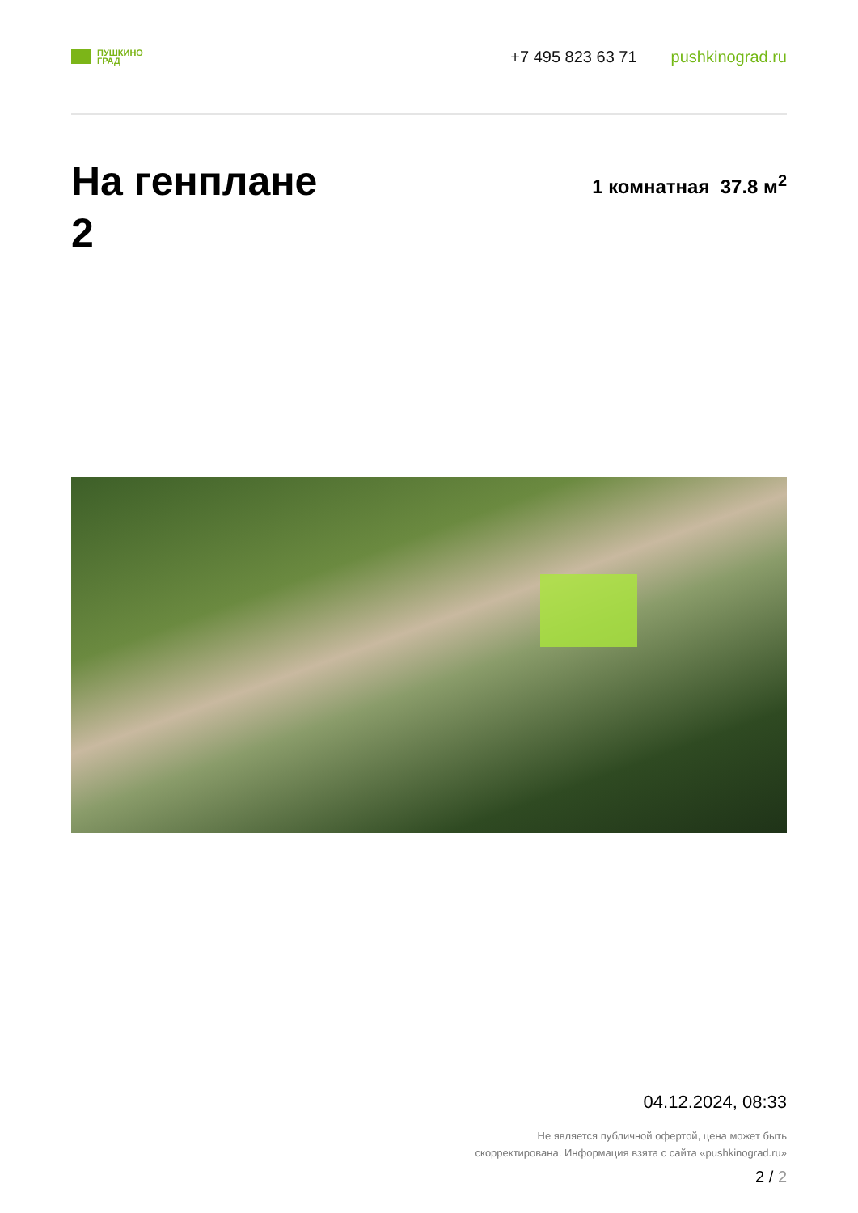ПУШКИНО
ГРАД
+7 495 823 63 71 pushkinograd.ru
На генплане
2
1 комнатная 37.8 м<sup>2</sup>
04.12.2024, 08:33
Не является публичной офертой, цена может быть
скорректирована. Информация взята с сайта «pushkinograd.ru»
2 / 2